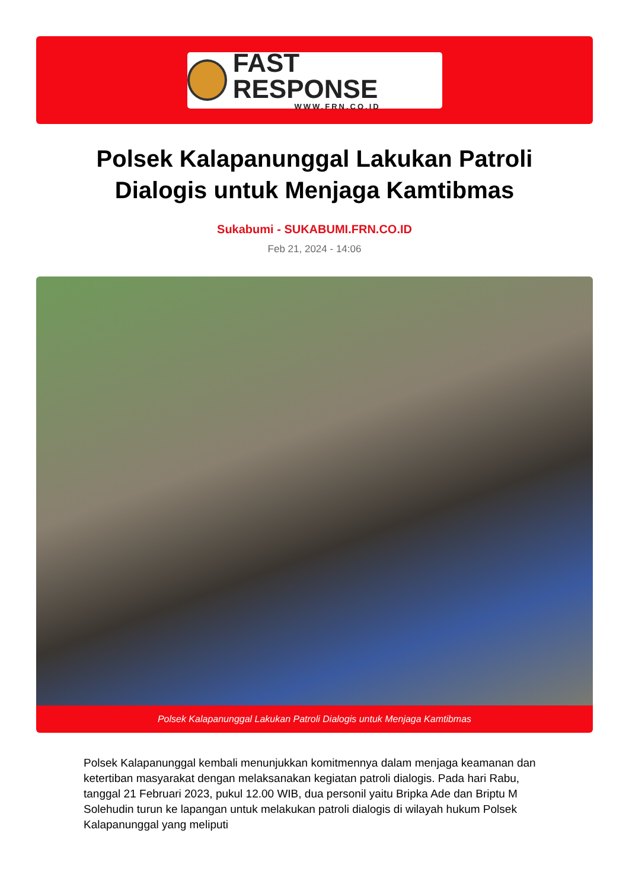FAST RESPONSE
WWW.FRN.CO.ID
Polsek Kalapanunggal Lakukan Patroli Dialogis untuk Menjaga Kamtibmas
Sukabumi - SUKABUMI.FRN.CO.ID
Feb 21, 2024 - 14:06
Polsek Kalapanunggal Lakukan Patroli Dialogis untuk Menjaga Kamtibmas
Polsek Kalapanunggal kembali menunjukkan komitmennya dalam menjaga keamanan dan ketertiban masyarakat dengan melaksanakan kegiatan patroli dialogis. Pada hari Rabu, tanggal 21 Februari 2023, pukul 12.00 WIB, dua personil yaitu Bripka Ade dan Briptu M Solehudin turun ke lapangan untuk melakukan patroli dialogis di wilayah hukum Polsek Kalapanunggal yang meliputi